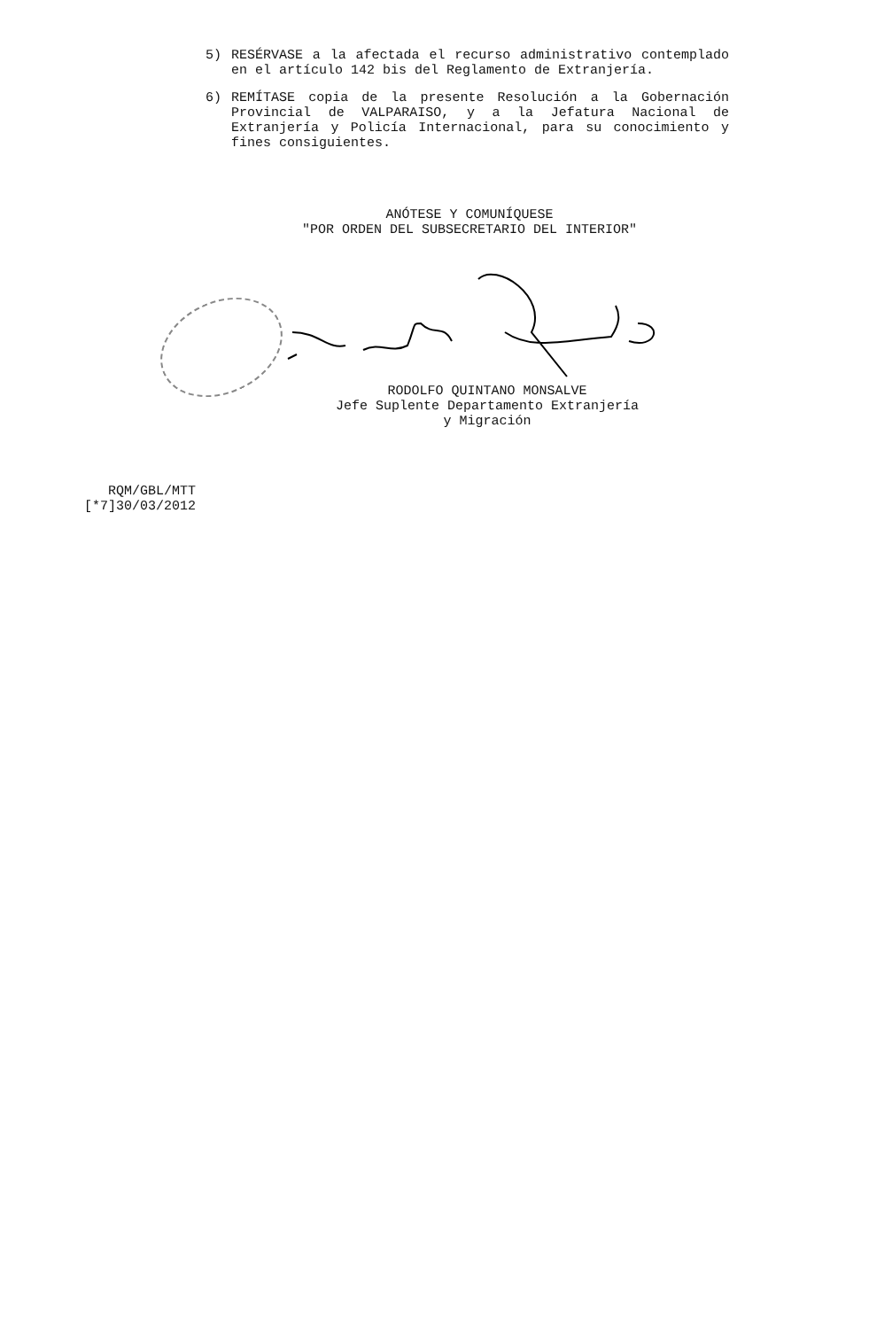5) RESÉRVASE a la afectada el recurso administrativo contemplado en el artículo 142 bis del Reglamento de Extranjería.
6) REMÍTASE copia de la presente Resolución a la Gobernación Provincial de VALPARAISO, y a la Jefatura Nacional de Extranjería y Policía Internacional, para su conocimiento y fines consiguientes.
ANÓTESE Y COMUNÍQUESE
"POR ORDEN DEL SUBSECRETARIO DEL INTERIOR"
RODOLFO QUINTANO MONSALVE
Jefe Suplente Departamento Extranjería
y Migración
RQM/GBL/MTT
[*7]30/03/2012